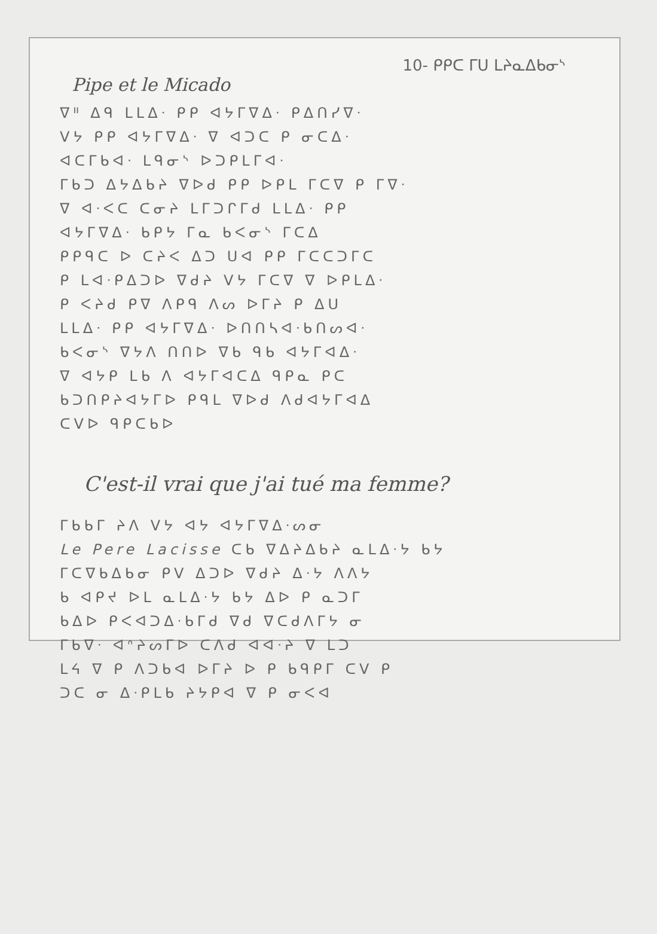10- ᑭᑭᑕ ᒥᑌ ᒪᔨᓇᐃᑲᓂᔅ
Pipe et le Micado
ᐁᐦ ᐃᑫ ᒪᒪᐃᐧ ᑭᑭ ᐊᔭᒥᐁᐃᐧ ᑭᐃᑎᓯᐁᐧ
ᐯᔭ ᑭᑭ ᐊᔭᒥᐁᐃᐧ ᐁ ᐊᑐᑕ ᑭ ᓂᑕᐃᐧ
ᐊᑕᒥᑲᐊᐧ ᒪᑫᓂᔅ ᐅᑐᑭᒪᒥᐊᐧ
ᒥᑲᑐ ᐃᔭᐃᑲᔨ ᐁᐅᑯ ᑭᑭ ᐅᑭᒪ ᒥᑕᐁ ᑭ ᒥᐁᐧ
ᐁ ᐊᐧᐸᑕ ᑕᓂᔨ ᒪᒥᑐᒋᒥᑯ ᒪᒪᐃᐧ ᑭᑭ
ᐊᔭᒥᐁᐃᐧ ᑲᑭᔭ ᒥᓇ ᑲᐸᓂᔅ ᒥᑕᐃ
ᑭᑭᑫᑕ ᐅ ᑕᔨᐸ ᐃᑐ ᑌᐊ ᑭᑭ ᒥᑕᑕᑐᒥᑕ
ᑭ ᒪᐊᐧᑭᐃᑐᐅ ᐁᑯᔨ ᐯᔭ ᒥᑕᐁ ᐁ ᐅᑭᒪᐃᐧ
ᑭ ᐸᔨᑯ ᑭᐁ ᐱᑭᑫ ᐱᔕ ᐅᒥᔨ ᑭ ᐃᑌ
ᒪᒪᐃᐧ ᑭᑭ ᐊᔭᒥᐁᐃᐧ ᐅᑎᑎᓴᐊᐧᑲᑎᔕᐊᐧ
ᑲᐸᓂᔅ ᐁᔭᐱ ᑎᑎᐅ ᐁᑲ ᑫᑲ ᐊᔭᒥᐊᐃᐧ
ᐁ ᐊᔭᑭ ᒪᑲ ᐱ ᐊᔭᒥᐊᑕᐃ ᑫᑭᓇ ᑭᑕ
ᑲᑐᑎᑭᔨᐊᔭᒥᐅ ᑭᑫᒪ ᐁᐅᑯ ᐱᑯᐊᔭᒥᐊᐃ
ᑕᐯᐅ ᑫᑭᑕᑲᐅ
C'est-il vrai que j'ai tué ma femme?
ᒥᑲᑲᒥ ᔨᐱ ᐯᔭ ᐊᔭ ᐊᔭᒥᐁᐃᐧᔕᓂ
Le Pere Lacisse ᑕᑲ ᐁᐃᔨᐃᑲᔨ ᓇᒪᐃᐧᔭ ᑲᔭ
ᒥᑕᐁᑲᐃᑲᓂ ᑭᐯ ᐃᑐᐅ ᐁᑯᔨ ᐃᐧᔭ ᐱᐱᔭ
ᑲ ᐊᑭᔪ ᐅᒪ ᓇᒪᐃᐧᔭ ᑲᔭ ᐃᐅ ᑭ ᓇᑐᒥ
ᑲᐃᐅ ᑭᐸᐊᑐᐃᐧᑲᒥᑯ ᐁᑯ ᐁᑕᑯᐱᒥᔭ ᓂ
ᒥᑲᐁᐧ ᐊᐢᔨᔕᒥᐅ ᑕᐱᑯ ᐊᐊᐧᔨ ᐁ ᒪᑐ
ᒪᔦ ᐁ ᑭ ᐱᑐᑲᐊ ᐅᒥᔨ ᐅ ᑭ ᑲᑫᑭᒥ ᑕᐯ ᑭ
ᑐᑕ ᓂ ᐃᐧᑭᒪᑲ ᔨᔭᑭᐊ ᐁ ᑭ ᓂᐸᐊ